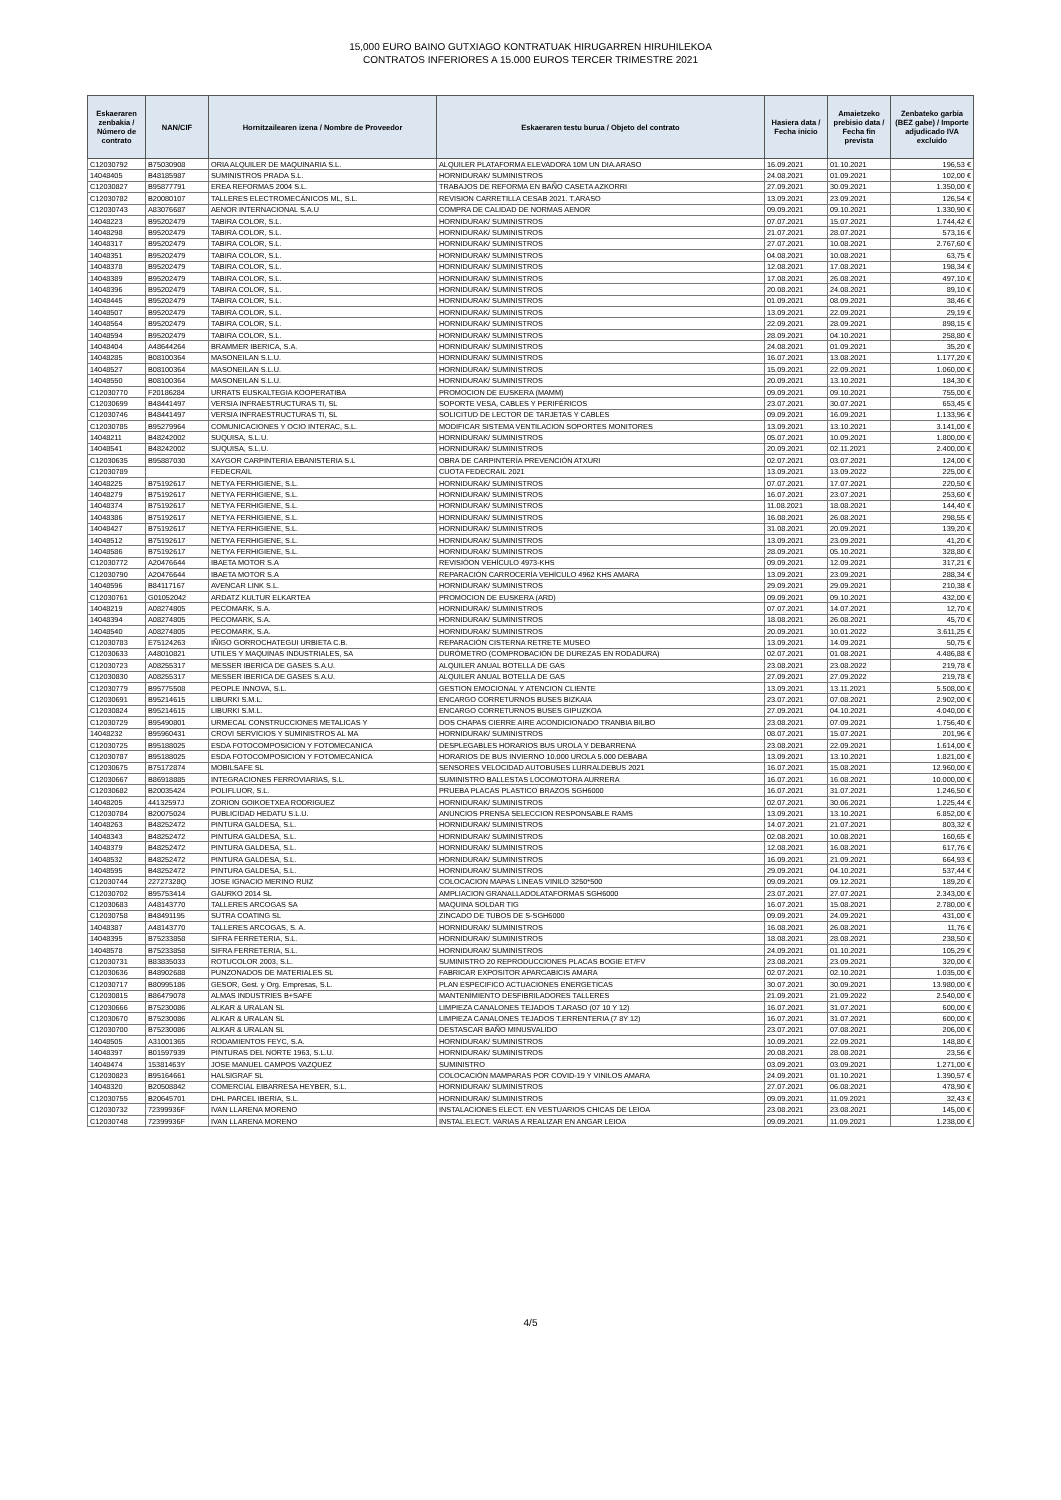15,000 EURO BAINO GUTXIAGO KONTRATUAK HIRUGARREN HIRUHILEKOA
CONTRATOS INFERIORES A 15.000 EUROS TERCER TRIMESTRE 2021
| Eskaeraren zenbakia / Número de contrato | NAN/CIF | Hornitzailearen izena / Nombre de Proveedor | Eskaeraren testu burua / Objeto del contrato | Hasiera data / Fecha inicio | Amaietzeko prebisio data / Fecha fin prevista | Zenbateko garbia (BEZ gabe) / Importe adjudicado IVA excluido |
| --- | --- | --- | --- | --- | --- | --- |
| C12030792 | B75030908 | ORIA ALQUILER DE MAQUINARIA S.L. | ALQUILER PLATAFORMA ELEVADORA 10M UN DIA.ARASO | 16.09.2021 | 01.10.2021 | 196,53 € |
| 14048405 | B48185987 | SUMINISTROS PRADA S.L. | HORNIDURAK/ SUMINISTROS | 24.08.2021 | 01.09.2021 | 102,00 € |
| C12030827 | B95877791 | EREA REFORMAS 2004 S.L. | TRABAJOS DE REFORMA EN BAÑO CASETA AZKORRI | 27.09.2021 | 30.09.2021 | 1.350,00 € |
| C12030782 | B20080107 | TALLERES ELECTROMECÁNICOS ML, S.L. | REVISION CARRETILLA CESAB 2021. T.ARASO | 13.09.2021 | 23.09.2021 | 126,54 € |
| C12030743 | A83076687 | AENOR INTERNACIONAL S.A.U | COMPRA DE CALIDAD DE NORMAS AENOR | 09.09.2021 | 09.10.2021 | 1.330,90 € |
| 14048223 | B95202479 | TABIRA COLOR, S.L. | HORNIDURAK/ SUMINISTROS | 07.07.2021 | 15.07.2021 | 1.744,42 € |
| 14048298 | B95202479 | TABIRA COLOR, S.L. | HORNIDURAK/ SUMINISTROS | 21.07.2021 | 28.07.2021 | 573,16 € |
| 14048317 | B95202479 | TABIRA COLOR, S.L. | HORNIDURAK/ SUMINISTROS | 27.07.2021 | 10.08.2021 | 2.767,60 € |
| 14048351 | B95202479 | TABIRA COLOR, S.L. | HORNIDURAK/ SUMINISTROS | 04.08.2021 | 10.08.2021 | 63,75 € |
| 14048378 | B95202479 | TABIRA COLOR, S.L. | HORNIDURAK/ SUMINISTROS | 12.08.2021 | 17.08.2021 | 198,34 € |
| 14048389 | B95202479 | TABIRA COLOR, S.L. | HORNIDURAK/ SUMINISTROS | 17.08.2021 | 26.08.2021 | 497,10 € |
| 14048396 | B95202479 | TABIRA COLOR, S.L. | HORNIDURAK/ SUMINISTROS | 20.08.2021 | 24.08.2021 | 89,10 € |
| 14048445 | B95202479 | TABIRA COLOR, S.L. | HORNIDURAK/ SUMINISTROS | 01.09.2021 | 08.09.2021 | 38,46 € |
| 14048507 | B95202479 | TABIRA COLOR, S.L. | HORNIDURAK/ SUMINISTROS | 13.09.2021 | 22.09.2021 | 29,19 € |
| 14048564 | B95202479 | TABIRA COLOR, S.L. | HORNIDURAK/ SUMINISTROS | 22.09.2021 | 28.09.2021 | 898,15 € |
| 14048594 | B95202479 | TABIRA COLOR, S.L. | HORNIDURAK/ SUMINISTROS | 28.09.2021 | 04.10.2021 | 258,80 € |
| 14048404 | A48644264 | BRAMMER IBERICA, S.A. | HORNIDURAK/ SUMINISTROS | 24.08.2021 | 01.09.2021 | 35,20 € |
| 14048285 | B08100364 | MASONEILAN S.L.U. | HORNIDURAK/ SUMINISTROS | 16.07.2021 | 13.08.2021 | 1.177,20 € |
| 14048527 | B08100364 | MASONEILAN S.L.U. | HORNIDURAK/ SUMINISTROS | 15.09.2021 | 22.09.2021 | 1.060,00 € |
| 14048550 | B08100364 | MASONEILAN S.L.U. | HORNIDURAK/ SUMINISTROS | 20.09.2021 | 13.10.2021 | 184,30 € |
| C12030770 | F20186284 | URRATS EUSKALTEGIA KOOPERATIBA | PROMOCION DE EUSKERA (MAMM) | 09.09.2021 | 09.10.2021 | 755,00 € |
| C12030699 | B48441497 | VERSIA INFRAESTRUCTURAS TI, SL | SOPORTE VESA, CABLES Y PERIFÉRICOS | 23.07.2021 | 30.07.2021 | 653,45 € |
| C12030746 | B48441497 | VERSIA INFRAESTRUCTURAS TI, SL | SOLICITUD DE LECTOR DE TARJETAS Y CABLES | 09.09.2021 | 16.09.2021 | 1.133,96 € |
| C12030785 | B95279964 | COMUNICACIONES Y OCIO INTERAC, S.L. | MODIFICAR SISTEMA VENTILACION SOPORTES MONITORES | 13.09.2021 | 13.10.2021 | 3.141,00 € |
| 14048211 | B48242002 | SUQUISA, S.L.U. | HORNIDURAK/ SUMINISTROS | 05.07.2021 | 10.09.2021 | 1.800,00 € |
| 14048541 | B48242002 | SUQUISA, S.L.U. | HORNIDURAK/ SUMINISTROS | 20.09.2021 | 02.11.2021 | 2.400,00 € |
| C12030635 | B95887030 | XAYGOR CARPINTERIA EBANISTERIA S.L | OBRA DE CARPINTERÍA PREVENCIÓN ATXURI | 02.07.2021 | 03.07.2021 | 124,00 € |
| C12030789 | | FEDECRAIL | CUOTA FEDECRAIL 2021 | 13.09.2021 | 13.09.2022 | 225,00 € |
| 14048225 | B75192617 | NETYA FERHIGIENE, S.L. | HORNIDURAK/ SUMINISTROS | 07.07.2021 | 17.07.2021 | 220,50 € |
| 14048279 | B75192617 | NETYA FERHIGIENE, S.L. | HORNIDURAK/ SUMINISTROS | 16.07.2021 | 23.07.2021 | 253,60 € |
| 14048374 | B75192617 | NETYA FERHIGIENE, S.L. | HORNIDURAK/ SUMINISTROS | 11.08.2021 | 18.08.2021 | 144,40 € |
| 14048386 | B75192617 | NETYA FERHIGIENE, S.L. | HORNIDURAK/ SUMINISTROS | 16.08.2021 | 26.08.2021 | 298,55 € |
| 14048427 | B75192617 | NETYA FERHIGIENE, S.L. | HORNIDURAK/ SUMINISTROS | 31.08.2021 | 20.09.2021 | 139,20 € |
| 14048512 | B75192617 | NETYA FERHIGIENE, S.L. | HORNIDURAK/ SUMINISTROS | 13.09.2021 | 23.09.2021 | 41,20 € |
| 14048586 | B75192617 | NETYA FERHIGIENE, S.L. | HORNIDURAK/ SUMINISTROS | 28.09.2021 | 05.10.2021 | 328,80 € |
| C12030772 | A20476644 | IBAETA MOTOR S.A | REVISIÓON VEHÍCULO 4973-KHS | 09.09.2021 | 12.09.2021 | 317,21 € |
| C12030790 | A20476644 | IBAETA MOTOR S.A | REPARACIÓN CARROCERÍA VEHÍCULO 4962 KHS AMARA | 13.09.2021 | 23.09.2021 | 288,34 € |
| 14048596 | B84117167 | AVENCAR LINK S.L. | HORNIDURAK/ SUMINISTROS | 29.09.2021 | 29.09.2021 | 210,38 € |
| C12030761 | G01052042 | ARDATZ KULTUR ELKARTEA | PROMOCION DE EUSKERA (ARD) | 09.09.2021 | 09.10.2021 | 432,00 € |
| 14048219 | A08274805 | PECOMARK, S.A. | HORNIDURAK/ SUMINISTROS | 07.07.2021 | 14.07.2021 | 12,70 € |
| 14048394 | A08274805 | PECOMARK, S.A. | HORNIDURAK/ SUMINISTROS | 18.08.2021 | 26.08.2021 | 45,70 € |
| 14048540 | A08274805 | PECOMARK, S.A. | HORNIDURAK/ SUMINISTROS | 20.09.2021 | 10.01.2022 | 3.611,25 € |
| C12030783 | E75124263 | IÑIGO GORROCHATEGUI URBIETA C.B. | REPARACIÓN CISTERNA RETRETE MUSEO | 13.09.2021 | 14.09.2021 | 50,75 € |
| C12030633 | A48010821 | UTILES Y MAQUINAS INDUSTRIALES, SA | DURÓMETRO (COMPROBACIÓN DE DUREZAS EN RODADURA) | 02.07.2021 | 01.08.2021 | 4.486,88 € |
| C12030723 | A08255317 | MESSER IBERICA DE GASES S.A.U. | ALQUILER ANUAL BOTELLA DE GAS | 23.08.2021 | 23.08.2022 | 219,78 € |
| C12030830 | A08255317 | MESSER IBERICA DE GASES S.A.U. | ALQUILER ANUAL BOTELLA DE GAS | 27.09.2021 | 27.09.2022 | 219,78 € |
| C12030779 | B95775508 | PEOPLE INNOVA, S.L. | GESTION EMOCIONAL Y ATENCION CLIENTE | 13.09.2021 | 13.11.2021 | 5.508,00 € |
| C12030691 | B95214615 | LIBURKI S.M.L. | ENCARGO CORRETURNOS BUSES BIZKAIA | 23.07.2021 | 07.08.2021 | 2.902,00 € |
| C12030824 | B95214615 | LIBURKI S.M.L. | ENCARGO CORRETURNOS BUSES GIPUZKOA | 27.09.2021 | 04.10.2021 | 4.040,00 € |
| C12030729 | B95490801 | URMECAL CONSTRUCCIONES METALICAS Y | DOS CHAPAS CIERRE AIRE ACONDICIONADO TRANBIA BILBO | 23.08.2021 | 07.09.2021 | 1.756,40 € |
| 14048232 | B95960431 | CROVI SERVICIOS Y SUMINISTROS AL MA | HORNIDURAK/ SUMINISTROS | 08.07.2021 | 15.07.2021 | 201,96 € |
| C12030725 | B95188025 | ESDA FOTOCOMPOSICION Y FOTOMECANICA | DESPLEGABLES HORARIOS BUS UROLA Y DEBARRENA | 23.08.2021 | 22.09.2021 | 1.614,00 € |
| C12030787 | B95188025 | ESDA FOTOCOMPOSICION Y FOTOMECANICA | HORARIOS DE BUS INVIERNO 10.000 UROLA 5.000 DEBABA | 13.09.2021 | 13.10.2021 | 1.821,00 € |
| C12030675 | B75172874 | MOBILSAFE SL | SENSORES VELOCIDAD AUTOBUSES LURRALDEBUS 2021 | 16.07.2021 | 15.08.2021 | 12.960,00 € |
| C12030667 | B86918885 | INTEGRACIONES FERROVIARIAS, S.L. | SUMINISTRO BALLESTAS LOCOMOTORA AURRERA | 16.07.2021 | 16.08.2021 | 10.000,00 € |
| C12030682 | B20035424 | POLIFLUOR, S.L. | PRUEBA PLACAS PLASTICO BRAZOS SGH6000 | 16.07.2021 | 31.07.2021 | 1.246,50 € |
| 14048205 | 44132597J | ZORION GOIKOETXEA RODRIGUEZ | HORNIDURAK/ SUMINISTROS | 02.07.2021 | 30.06.2021 | 1.225,44 € |
| C12030784 | B20075024 | PUBLICIDAD HEDATU S.L.U. | ANUNCIOS PRENSA SELECCION RESPONSABLE RAMS | 13.09.2021 | 13.10.2021 | 6.852,00 € |
| 14048263 | B48252472 | PINTURA GALDESA, S.L. | HORNIDURAK/ SUMINISTROS | 14.07.2021 | 21.07.2021 | 803,32 € |
| 14048343 | B48252472 | PINTURA GALDESA, S.L. | HORNIDURAK/ SUMINISTROS | 02.08.2021 | 10.08.2021 | 160,65 € |
| 14048379 | B48252472 | PINTURA GALDESA, S.L. | HORNIDURAK/ SUMINISTROS | 12.08.2021 | 16.08.2021 | 617,76 € |
| 14048532 | B48252472 | PINTURA GALDESA, S.L. | HORNIDURAK/ SUMINISTROS | 16.09.2021 | 21.09.2021 | 664,93 € |
| 14048595 | B48252472 | PINTURA GALDESA, S.L. | HORNIDURAK/ SUMINISTROS | 29.09.2021 | 04.10.2021 | 537,44 € |
| C12030744 | 22727328Q | JOSE IGNACIO MERINO RUIZ | COLOCACION MAPAS LINEAS VINILO 3250*500 | 09.09.2021 | 09.12.2021 | 189,20 € |
| C12030702 | B95753414 | GAURKO 2014 SL | AMPLIACION GRANALLADOLATAFORMAS SGH6000 | 23.07.2021 | 27.07.2021 | 2.343,00 € |
| C12030683 | A48143770 | TALLERES ARCOGAS SA | MAQUINA SOLDAR TIG | 16.07.2021 | 15.08.2021 | 2.780,00 € |
| C12030758 | B48491195 | SUTRA COATING SL | ZINCADO DE TUBOS DE S-SGH6000 | 09.09.2021 | 24.09.2021 | 431,00 € |
| 14048387 | A48143770 | TALLERES ARCOGAS, S. A. | HORNIDURAK/ SUMINISTROS | 16.08.2021 | 26.08.2021 | 11,76 € |
| 14048395 | B75233858 | SIFRA FERRETERIA, S.L. | HORNIDURAK/ SUMINISTROS | 18.08.2021 | 28.08.2021 | 238,50 € |
| 14048578 | B75233858 | SIFRA FERRETERIA, S.L. | HORNIDURAK/ SUMINISTROS | 24.09.2021 | 01.10.2021 | 105,29 € |
| C12030731 | B83835033 | ROTUCOLOR 2003, S.L. | SUMINISTRO 20 REPRODUCCIONES PLACAS BOGIE ET/FV | 23.08.2021 | 23.09.2021 | 320,00 € |
| C12030636 | B48902688 | PUNZONADOS DE MATERIALES SL | FABRICAR EXPOSITOR APARCABICIS AMARA | 02.07.2021 | 02.10.2021 | 1.035,00 € |
| C12030717 | B80995186 | GESOR, Gest. y Org. Empresas, S.L. | PLAN ESPECIFICO ACTUACIONES ENERGETICAS | 30.07.2021 | 30.09.2021 | 13.980,00 € |
| C12030815 | B86479078 | ALMAS INDUSTRIES B+SAFE | MANTENIMIENTO DESFIBRILADORES TALLERES | 21.09.2021 | 21.09.2022 | 2.540,00 € |
| C12030666 | B75230086 | ALKAR & URALAN SL | LIMPIEZA CANALONES TEJADOS T.ARASO (07 10 Y 12) | 16.07.2021 | 31.07.2021 | 600,00 € |
| C12030670 | B75230086 | ALKAR & URALAN SL | LIMPIEZA CANALONES TEJADOS T.ERRENTERIA (7 8Y 12) | 16.07.2021 | 31.07.2021 | 600,00 € |
| C12030700 | B75230086 | ALKAR & URALAN SL | DESTASCAR BAÑO MINUSVALIDO | 23.07.2021 | 07.08.2021 | 206,00 € |
| 14048505 | A31001365 | RODAMIENTOS FEYC, S.A. | HORNIDURAK/ SUMINISTROS | 10.09.2021 | 22.09.2021 | 148,80 € |
| 14048397 | B01597939 | PINTURAS DEL NORTE 1963, S.L.U. | HORNIDURAK/ SUMINISTROS | 20.08.2021 | 28.08.2021 | 23,56 € |
| 14048474 | 15381463Y | JOSE MANUEL CAMPOS VAZQUEZ | SUMINISTRO | 03.09.2021 | 03.09.2021 | 1.271,00 € |
| C12030823 | B95164661 | HALSIGRAF SL | COLOCACIÓN MAMPARAS POR COVID-19 Y VINILOS AMARA | 24.09.2021 | 01.10.2021 | 1.390,57 € |
| 14048320 | B20508842 | COMERCIAL EIBARRESA HEYBER, S.L. | HORNIDURAK/ SUMINISTROS | 27.07.2021 | 06.08.2021 | 478,90 € |
| C12030755 | B20645701 | DHL PARCEL IBERIA, S.L. | HORNIDURAK/ SUMINISTROS | 09.09.2021 | 11.09.2021 | 32,43 € |
| C12030732 | 72399936F | IVAN LLARENA MORENO | INSTALACIONES ELECT. EN VESTUARIOS CHICAS DE LEIOA | 23.08.2021 | 23.08.2021 | 145,00 € |
| C12030748 | 72399936F | IVAN LLARENA MORENO | INSTAL.ELECT. VARIAS A REALIZAR EN ANGAR LEIOA | 09.09.2021 | 11.09.2021 | 1.238,00 € |
4/5